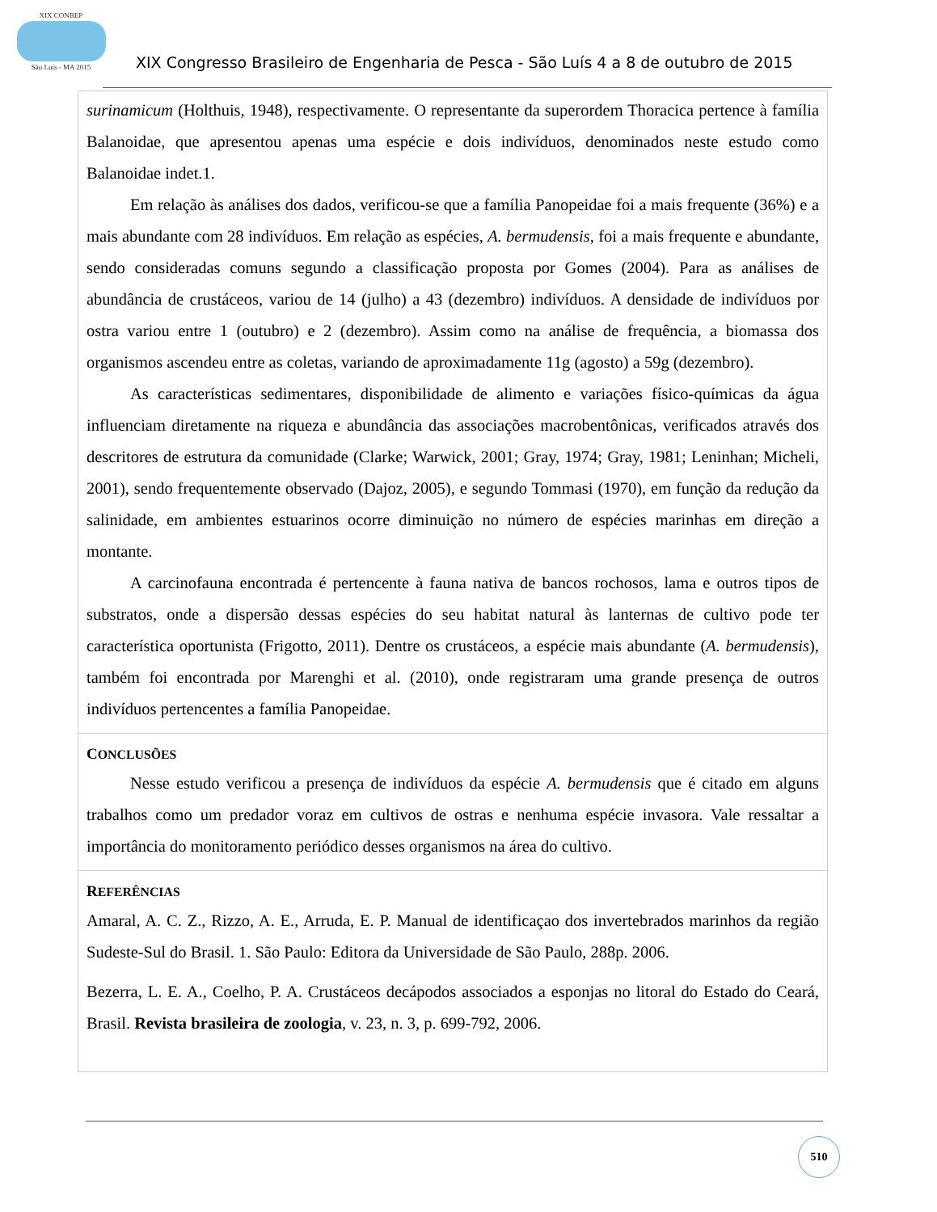XIX CONBEP
São Luís - MA 2015
XIX Congresso Brasileiro de Engenharia de Pesca - São Luís 4 a 8 de outubro de 2015
surinamicum (Holthuis, 1948), respectivamente. O representante da superordem Thoracica pertence à família Balanoidae, que apresentou apenas uma espécie e dois indivíduos, denominados neste estudo como Balanoidae indet.1.
Em relação às análises dos dados, verificou-se que a família Panopeidae foi a mais frequente (36%) e a mais abundante com 28 indivíduos. Em relação as espécies, A. bermudensis, foi a mais frequente e abundante, sendo consideradas comuns segundo a classificação proposta por Gomes (2004). Para as análises de abundância de crustáceos, variou de 14 (julho) a 43 (dezembro) indivíduos. A densidade de indivíduos por ostra variou entre 1 (outubro) e 2 (dezembro). Assim como na análise de frequência, a biomassa dos organismos ascendeu entre as coletas, variando de aproximadamente 11g (agosto) a 59g (dezembro).
As características sedimentares, disponibilidade de alimento e variações físico-químicas da água influenciam diretamente na riqueza e abundância das associações macrobentônicas, verificados através dos descritores de estrutura da comunidade (Clarke; Warwick, 2001; Gray, 1974; Gray, 1981; Leninhan; Micheli, 2001), sendo frequentemente observado (Dajoz, 2005), e segundo Tommasi (1970), em função da redução da salinidade, em ambientes estuarinos ocorre diminuição no número de espécies marinhas em direção a montante.
A carcinofauna encontrada é pertencente à fauna nativa de bancos rochosos, lama e outros tipos de substratos, onde a dispersão dessas espécies do seu habitat natural às lanternas de cultivo pode ter característica oportunista (Frigotto, 2011). Dentre os crustáceos, a espécie mais abundante (A. bermudensis), também foi encontrada por Marenghi et al. (2010), onde registraram uma grande presença de outros indivíduos pertencentes a família Panopeidae.
CONCLUSÕES
Nesse estudo verificou a presença de indivíduos da espécie A. bermudensis que é citado em alguns trabalhos como um predador voraz em cultivos de ostras e nenhuma espécie invasora. Vale ressaltar a importância do monitoramento periódico desses organismos na área do cultivo.
REFERÊNCIAS
Amaral, A. C. Z., Rizzo, A. E., Arruda, E. P. Manual de identificaçao dos invertebrados marinhos da região Sudeste-Sul do Brasil. 1. São Paulo: Editora da Universidade de São Paulo, 288p. 2006.
Bezerra, L. E. A., Coelho, P. A. Crustáceos decápodos associados a esponjas no litoral do Estado do Ceará, Brasil. Revista brasileira de zoologia, v. 23, n. 3, p. 699-792, 2006.
510